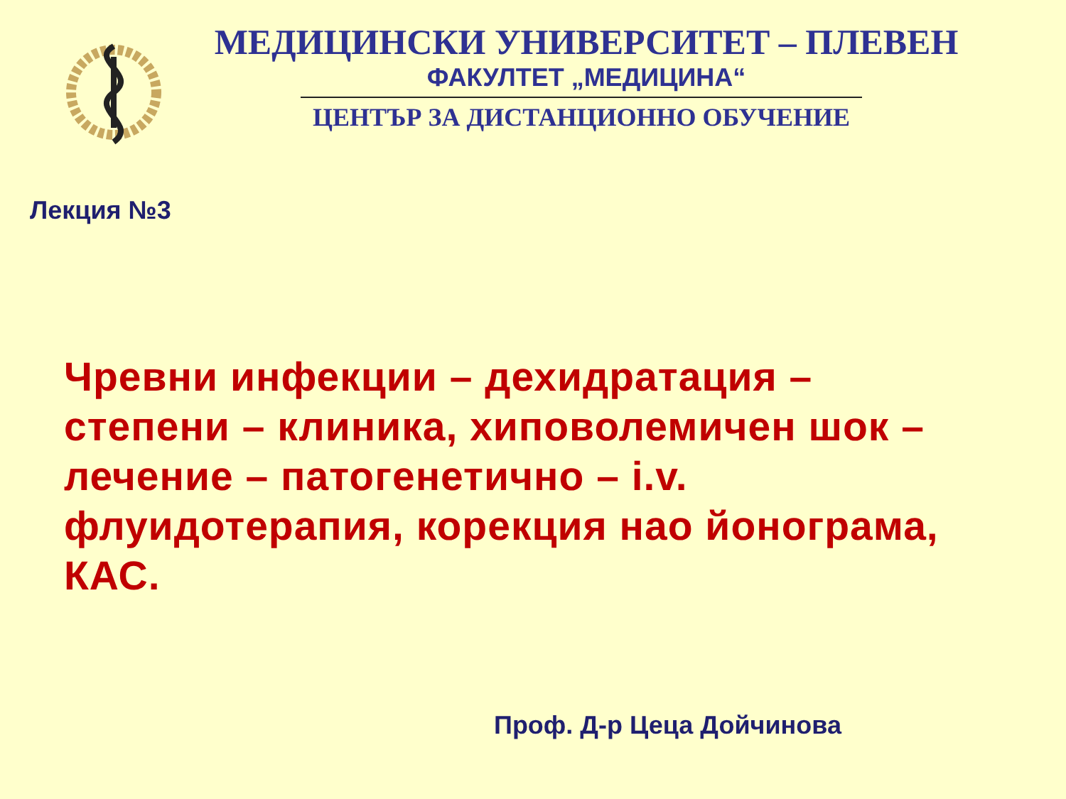МЕДИЦИНСКИ УНИВЕРСИТЕТ – ПЛЕВЕН
ФАКУЛТЕТ „МЕДИЦИНА“
ЦЕНТЪР ЗА ДИСТАНЦИОННО ОБУЧЕНИЕ
Лекция №3
Чревни инфекции – дехидратация – степени – клиника, хиповолемичен шок – лечение – патогенетично – i.v. флуидотерапия, корекция нао йонограма, КАС.
Проф. Д-р Цеца Дойчинова